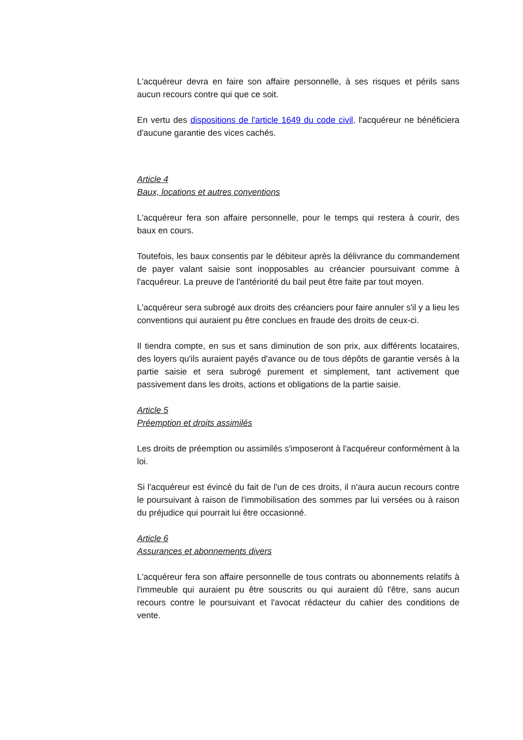L'acquéreur devra en faire son affaire personnelle, à ses risques et périls sans aucun recours contre qui que ce soit.
En vertu des dispositions de l'article 1649 du code civil, l'acquéreur ne bénéficiera d'aucune garantie des vices cachés.
Article 4
Baux, locations et autres conventions
L'acquéreur fera son affaire personnelle, pour le temps qui restera à courir, des baux en cours.
Toutefois, les baux consentis par le débiteur après la délivrance du commandement de payer valant saisie sont inopposables au créancier poursuivant comme à l'acquéreur. La preuve de l'antériorité du bail peut être faite par tout moyen.
L'acquéreur sera subrogé aux droits des créanciers pour faire annuler s'il y a lieu les conventions qui auraient pu être conclues en fraude des droits de ceux-ci.
Il tiendra compte, en sus et sans diminution de son prix, aux différents locataires, des loyers qu'ils auraient payés d'avance ou de tous dépôts de garantie versés à la partie saisie et sera subrogé purement et simplement, tant activement que passivement dans les droits, actions et obligations de la partie saisie.
Article 5
Préemption et droits assimilés
Les droits de préemption ou assimilés s'imposeront à l'acquéreur conformément à la loi.
Si l'acquéreur est évincé du fait de l'un de ces droits, il n'aura aucun recours contre le poursuivant à raison de l'immobilisation des sommes par lui versées ou à raison du préjudice qui pourrait lui être occasionné.
Article 6
Assurances et abonnements divers
L'acquéreur fera son affaire personnelle de tous contrats ou abonnements relatifs à l'immeuble qui auraient pu être souscrits ou qui auraient dû l'être, sans aucun recours contre le poursuivant et l'avocat rédacteur du cahier des conditions de vente.